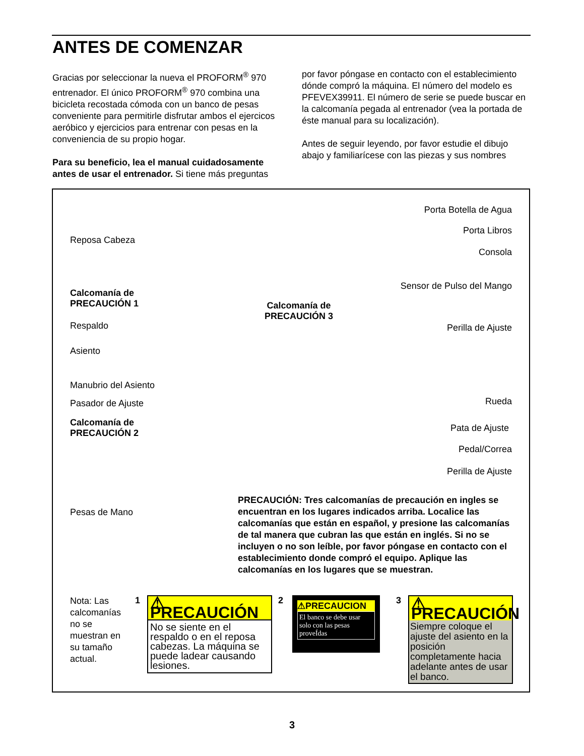ANTES DE COMENZAR
Gracias por seleccionar la nueva el PROFORM<sup>®</sup> 970 entrenador. El único PROFORM<sup>®</sup> 970 combina una bicicleta recostada cómoda con un banco de pesas conveniente para permitirle disfrutar ambos el ejercicos aeróbico y ejercicios para entrenar con pesas en la conveniencia de su propio hogar.
Para su beneficio, lea el manual cuidadosamente antes de usar el entrenador. Si tiene más preguntas
por favor póngase en contacto con el establecimiento dónde compró la máquina. El número del modelo es PFEVEX39911. El número de serie se puede buscar en la calcomanía pegada al entrenador (vea la portada de éste manual para su localización).
Antes de seguir leyendo, por favor estudie el dibujo abajo y familiarícese con las piezas y sus nombres
Reposa Cabeza
Calcomanía de
PRECAUCIÓN 1
Respaldo
Asiento
Manubrio del Asiento
Pasador de Ajuste
Calcomanía de
PRECAUCIÓN 2
Pesas de Mano
Calcomanía de
PRECAUCIÓN 3
Porta Botella de Agua
Porta Libros
Consola
Sensor de Pulso del Mango
Perilla de Ajuste
Rueda
Pata de Ajuste
Pedal/Correa
Perilla de Ajuste
PRECAUCIÓN: Tres calcomanías de precaución en ingles se encuentran en los lugares indicados arriba. Localice las calcomanías que están en español, y presione las calcomanías de tal manera que cubran las que están en inglés. Si no se incluyen o no son leíble, por favor póngase en contacto con el establecimiento donde compró el equipo. Aplique las calcomanías en los lugares que se muestran.
Nota: Las calcomanías no se muestran en su tamaño actual.
1
⚠ PRECAUCIÓN
No se siente en el respaldo o en el reposa cabezas. La máquina se puede ladear causando lesiones.
2
⚠PRECAUCION
El banco se debe usar solo con las pesas proveÍdas
3
⚠ PRECAUCIÓN
Siempre coloque el ajuste del asiento en la posición completamente hacia adelante antes de usar el banco.
3